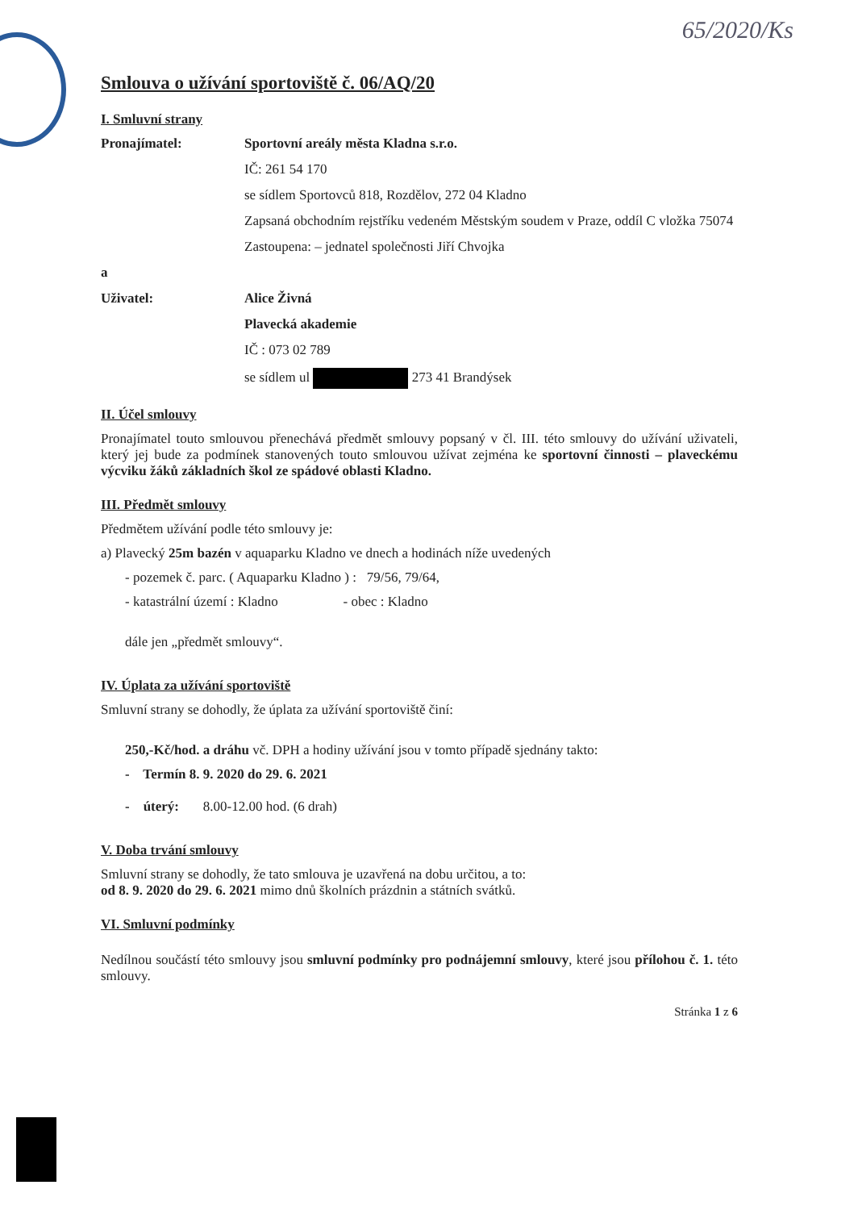65/2020/Ks
Smlouva o užívání sportoviště č. 06/AQ/20
I. Smluvní strany
Pronajímatel: Sportovní areály města Kladna s.r.o.
IČ: 261 54 170
se sídlem Sportovců 818, Rozdělov, 272 04 Kladno
Zapsaná obchodním rejstříku vedeném Městským soudem v Praze, oddíl C vložka 75074
Zastoupena: – jednatel společnosti Jiří Chvojka
a
Uživatel: Alice Živná
Plavecká akademie
IČ : 073 02 789
se sídlem ul 273 41 Brandýsek
II. Účel smlouvy
Pronajímatel touto smlouvou přenechává předmět smlouvy popsaný v čl. III. této smlouvy do užívání uživateli, který jej bude za podmínek stanovených touto smlouvou užívat zejména ke sportovní činnosti – plaveckému výcviku žáků základních škol ze spádové oblasti Kladno.
III. Předmět smlouvy
Předmětem užívání podle této smlouvy je:
a) Plavecký 25m bazén v aquaparku Kladno ve dnech a hodinách níže uvedených
- pozemek č. parc. ( Aquaparku Kladno ) : 79/56, 79/64,
- katastrální území : Kladno - obec : Kladno
dále jen „předmět smlouvy“.
IV. Úplata za užívání sportoviště
Smluvní strany se dohodly, že úplata za užívání sportoviště činí:
250,-Kč/hod. a dráhu vč. DPH a hodiny užívání jsou v tomto případě sjednány takto:
- Termín 8. 9. 2020 do 29. 6. 2021
- úterý: 8.00-12.00 hod. (6 drah)
V. Doba trvání smlouvy
Smluvní strany se dohodly, že tato smlouva je uzavřená na dobu určitou, a to:
od 8. 9. 2020 do 29. 6. 2021 mimo dnů školních prázdnin a státních svátků.
VI. Smluvní podmínky
Nedílnou součástí této smlouvy jsou smluvní podmínky pro podnájemní smlouvy, které jsou přílohou č. 1. této smlouvy.
Stránka 1 z 6